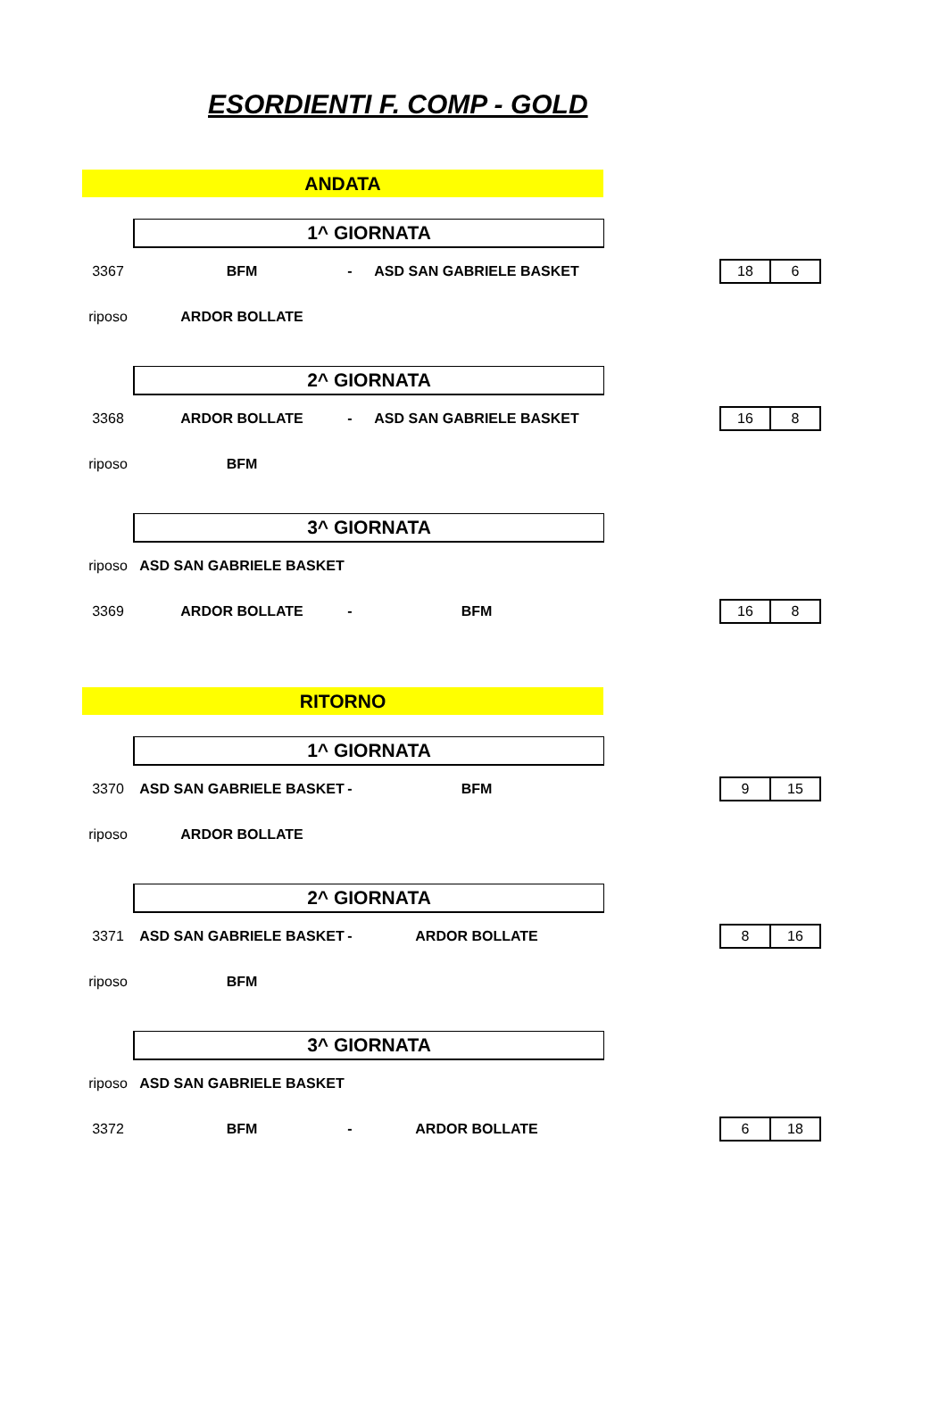ESORDIENTI F. COMP - GOLD
ANDATA
1^ GIORNATA
3367 BFM - ASD SAN GABRIELE BASKET
18 6
riposo ARDOR BOLLATE
2^ GIORNATA
3368 ARDOR BOLLATE - ASD SAN GABRIELE BASKET
16 8
riposo BFM
3^ GIORNATA
riposo ASD SAN GABRIELE BASKET
3369 ARDOR BOLLATE - BFM
16 8
RITORNO
1^ GIORNATA
3370 ASD SAN GABRIELE BASKET - BFM
9 15
riposo ARDOR BOLLATE
2^ GIORNATA
3371 ASD SAN GABRIELE BASKET - ARDOR BOLLATE
8 16
riposo BFM
3^ GIORNATA
riposo ASD SAN GABRIELE BASKET
3372 BFM - ARDOR BOLLATE
6 18